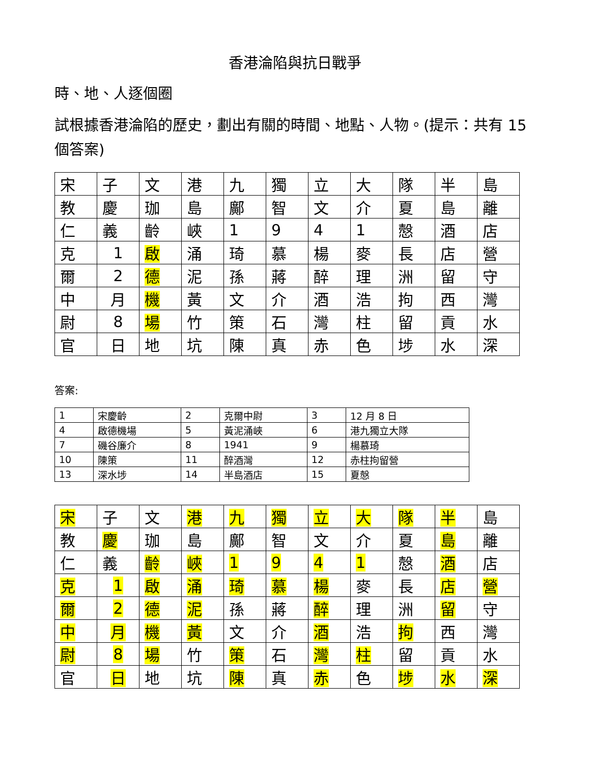香港淪陷與抗日戰爭
時、地、人逐個圈
試根據香港淪陷的歷史，劃出有關的時間、地點、人物。(提示：共有 15 個答案)
| 宋 | 子 | 文 | 港 | 九 | 獨 | 立 | 大 | 隊 | 半 | 島 |
| 教 | 慶 | 珈 | 島 | 鄺 | 智 | 文 | 介 | 夏 | 島 | 離 |
| 仁 | 義 | 齡 | 峽 | 1 | 9 | 4 | 1 | 慤 | 酒 | 店 |
| 克 | 1 | 啟 | 涌 | 琦 | 慕 | 楊 | 麥 | 長 | 店 | 營 |
| 爾 | 2 | 德 | 泥 | 孫 | 蔣 | 醉 | 理 | 洲 | 留 | 守 |
| 中 | 月 | 機 | 黃 | 文 | 介 | 酒 | 浩 | 拘 | 西 | 灣 |
| 尉 | 8 | 場 | 竹 | 策 | 石 | 灣 | 柱 | 留 | 貢 | 水 |
| 官 | 日 | 地 | 坑 | 陳 | 真 | 赤 | 色 | 埗 | 水 | 深 |
答案:
| 1 | 宋慶齡 | 2 | 克爾中尉 | 3 | 12 月 8 日 |
| 4 | 啟德機場 | 5 | 黃泥涌峽 | 6 | 港九獨立大隊 |
| 7 | 磯谷廉介 | 8 | 1941 | 9 | 楊慕琦 |
| 10 | 陳策 | 11 | 醉酒灣 | 12 | 赤柱拘留營 |
| 13 | 深水埗 | 14 | 半島酒店 | 15 | 夏慤 |
| 宋 | 子 | 文 | 港 | 九 | 獨 | 立 | 大 | 隊 | 半 | 島 |
| 教 | 慶 | 珈 | 島 | 鄺 | 智 | 文 | 介 | 夏 | 島 | 離 |
| 仁 | 義 | 齡 | 峽 | 1 | 9 | 4 | 1 | 慤 | 酒 | 店 |
| 克 | 1 | 啟 | 涌 | 琦 | 慕 | 楊 | 麥 | 長 | 店 | 營 |
| 爾 | 2 | 德 | 泥 | 孫 | 蔣 | 醉 | 理 | 洲 | 留 | 守 |
| 中 | 月 | 機 | 黃 | 文 | 介 | 酒 | 浩 | 拘 | 西 | 灣 |
| 尉 | 8 | 場 | 竹 | 策 | 石 | 灣 | 柱 | 留 | 貢 | 水 |
| 官 | 日 | 地 | 坑 | 陳 | 真 | 赤 | 色 | 埗 | 水 | 深 |